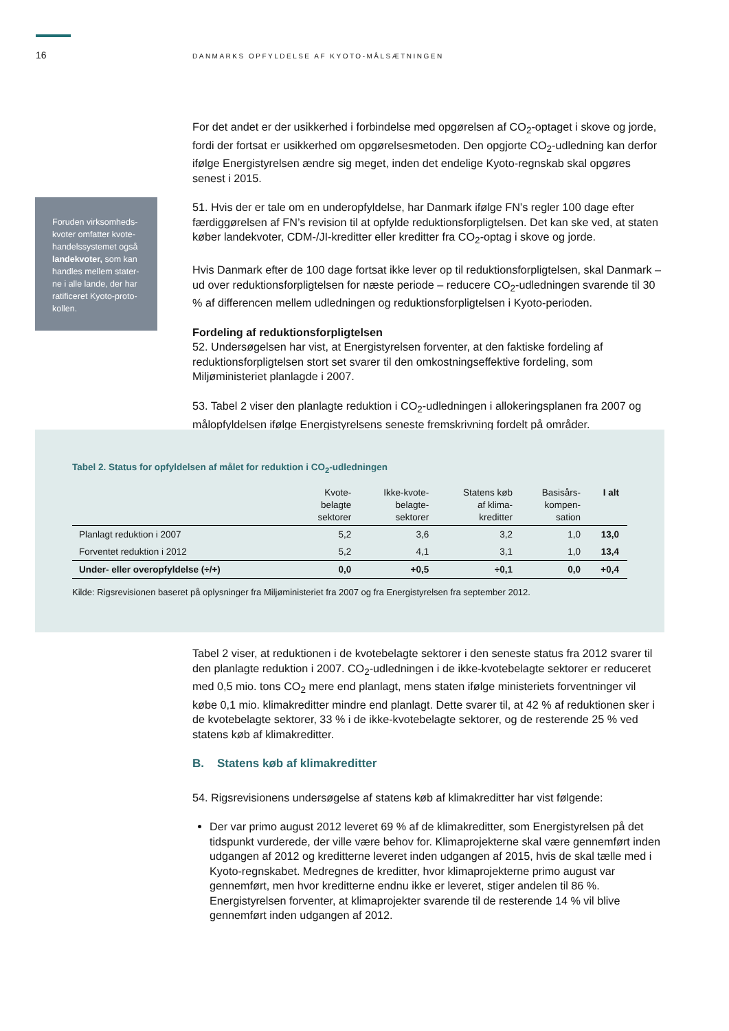16
DANMARKS OPFYLDELSE AF KYOTO-MÅLSÆTNINGEN
Foruden virksomheds-kvoter omfatter kvote-handelssystemet også landekvoter, som kan handles mellem stater-ne i alle lande, der har ratificeret Kyoto-proto-kollen.
For det andet er der usikkerhed i forbindelse med opgørelsen af CO<sub>2</sub>-optaget i skove og jorde, fordi der fortsat er usikkerhed om opgørelsesmetoden. Den opgjorte CO<sub>2</sub>-udledning kan derfor ifølge Energistyrelsen ændre sig meget, inden det endelige Kyoto-regnskab skal opgøres senest i 2015.
51. Hvis der er tale om en underopfyldelse, har Danmark ifølge FN’s regler 100 dage efter færdiggørelsen af FN’s revision til at opfylde reduktionsforpligtelsen. Det kan ske ved, at staten køber landekvoter, CDM-/JI-kreditter eller kreditter fra CO<sub>2</sub>-optag i skove og jorde.
Hvis Danmark efter de 100 dage fortsat ikke lever op til reduktionsforpligtelsen, skal Danmark – ud over reduktionsforpligtelsen for næste periode – reducere CO<sub>2</sub>-udledningen svarende til 30 % af differencen mellem udledningen og reduktionsforpligtelsen i Kyoto-perioden.
Fordeling af reduktionsforpligtelsen
52. Undersøgelsen har vist, at Energistyrelsen forventer, at den faktiske fordeling af reduktionsforpligtelsen stort set svarer til den omkostningseffektive fordeling, som Miljøministeriet planlagde i 2007.
53. Tabel 2 viser den planlagte reduktion i CO<sub>2</sub>-udledningen i allokeringsplanen fra 2007 og målopfyldelsen ifølge Energistyrelsens seneste fremskrivning fordelt på områder.
Tabel 2. Status for opfyldelsen af målet for reduktion i CO<sub>2</sub>-udledningen
| | Kvote- belagte sektorer | Ikke-kvote- belagte- sektorer | Statens køb af klima- kreditter | Basisårs- kompen- sation | I alt |
| --- | --- | --- | --- | --- | --- |
| Planlagt reduktion i 2007 | 5,2 | 3,6 | 3,2 | 1,0 | 13,0 |
| Forventet reduktion i 2012 | 5,2 | 4,1 | 3,1 | 1,0 | 13,4 |
| Under- eller overopfyldelse (÷/+) | 0,0 | +0,5 | ÷0,1 | 0,0 | +0,4 |
Kilde: Rigsrevisionen baseret på oplysninger fra Miljøministeriet fra 2007 og fra Energistyrelsen fra september 2012.
Tabel 2 viser, at reduktionen i de kvotebelagte sektorer i den seneste status fra 2012 svarer til den planlagte reduktion i 2007. CO<sub>2</sub>-udledningen i de ikke-kvotebelagte sektorer er reduceret med 0,5 mio. tons CO<sub>2</sub> mere end planlagt, mens staten ifølge ministeriets forventninger vil købe 0,1 mio. klimakreditter mindre end planlagt. Dette svarer til, at 42 % af reduktionen sker i de kvotebelagte sektorer, 33 % i de ikke-kvotebelagte sektorer, og de resterende 25 % ved statens køb af klimakreditter.
B. Statens køb af klimakreditter
54. Rigsrevisionens undersøgelse af statens køb af klimakreditter har vist følgende:
Der var primo august 2012 leveret 69 % af de klimakreditter, som Energistyrelsen på det tidspunkt vurderede, der ville være behov for. Klimaprojekterne skal være gennemført inden udgangen af 2012 og kreditterne leveret inden udgangen af 2015, hvis de skal tælle med i Kyoto-regnskabet. Medregnes de kreditter, hvor klimaprojekterne primo august var gennemført, men hvor kreditterne endnu ikke er leveret, stiger andelen til 86 %. Energistyrelsen forventer, at klimaprojekter svarende til de resterende 14 % vil blive gennemført inden udgangen af 2012.